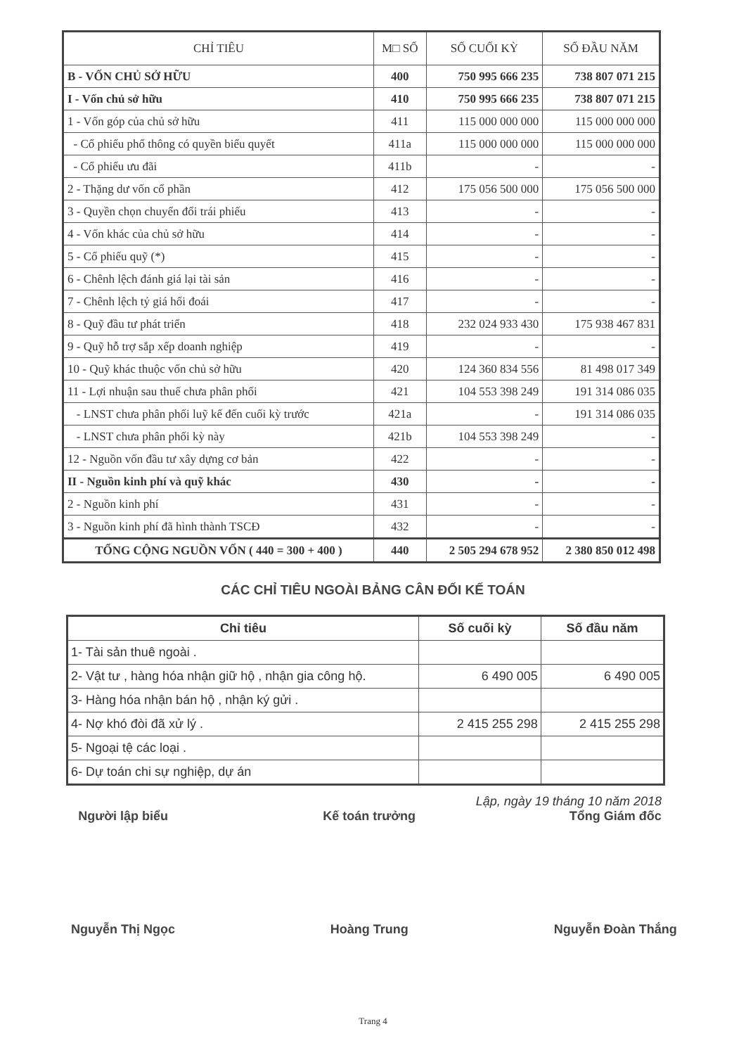| CHỈ TIÊU | M□ SỐ | SỐ CUỐI KỲ | SỐ ĐẦU NĂM |
| --- | --- | --- | --- |
| B - VỐN CHỦ SỞ HỮU | 400 | 750 995 666 235 | 738 807 071 215 |
| I - Vốn chủ sở hữu | 410 | 750 995 666 235 | 738 807 071 215 |
| 1 - Vốn góp của chủ sở hữu | 411 | 115 000 000 000 | 115 000 000 000 |
| - Cổ phiếu phổ thông có quyền biểu quyết | 411a | 115 000 000 000 | 115 000 000 000 |
| - Cổ phiếu ưu đãi | 411b | - | - |
| 2 - Thặng dư vốn cổ phần | 412 | 175 056 500 000 | 175 056 500 000 |
| 3 - Quyền chọn chuyển đổi trái phiếu | 413 | - | - |
| 4 - Vốn khác của chủ sở hữu | 414 | - | - |
| 5 - Cổ phiếu quỹ (*) | 415 | - | - |
| 6 - Chênh lệch đánh giá lại tài sản | 416 | - | - |
| 7 - Chênh lệch tỷ giá hối đoái | 417 | - | - |
| 8 - Quỹ đầu tư phát triển | 418 | 232 024 933 430 | 175 938 467 831 |
| 9 - Quỹ hỗ trợ sắp xếp doanh nghiệp | 419 | - | - |
| 10 - Quỹ khác thuộc vốn chủ sở hữu | 420 | 124 360 834 556 | 81 498 017 349 |
| 11 - Lợi nhuận sau thuế chưa phân phối | 421 | 104 553 398 249 | 191 314 086 035 |
| - LNST chưa phân phối luỹ kế đến cuối kỳ trước | 421a | - | 191 314 086 035 |
| - LNST chưa phân phối kỳ này | 421b | 104 553 398 249 | - |
| 12 - Nguồn vốn đầu tư xây dựng cơ bản | 422 | - | - |
| II - Nguồn kinh phí và quỹ khác | 430 | - | - |
| 2 - Nguồn kinh phí | 431 | - | - |
| 3 - Nguồn kinh phí đã hình thành TSCĐ | 432 | - | - |
| TỔNG CỘNG NGUỒN VỐN ( 440 = 300 + 400 ) | 440 | 2 505 294 678 952 | 2 380 850 012 498 |
CÁC CHỈ TIÊU NGOÀI BẢNG CÂN ĐỐI KẾ TOÁN
| Chỉ tiêu | Số cuối kỳ | Số đầu năm |
| --- | --- | --- |
| 1- Tài sản thuê ngoài . | | |
| 2- Vật tư , hàng hóa nhận giữ hộ , nhận gia công hộ. | 6 490 005 | 6 490 005 |
| 3- Hàng hóa nhận bán hộ , nhận ký gửi . | | |
| 4- Nợ khó đòi đã xử lý . | 2 415 255 298 | 2 415 255 298 |
| 5- Ngoại tệ các loại . | | |
| 6- Dự toán chi sự nghiệp, dự án | | |
Lập, ngày 19 tháng 10 năm 2018
Người lập biểu Kế toán trưởng Tổng Giám đốc
Nguyễn Thị Ngọc Hoàng Trung Nguyễn Đoàn Thắng
Trang 4